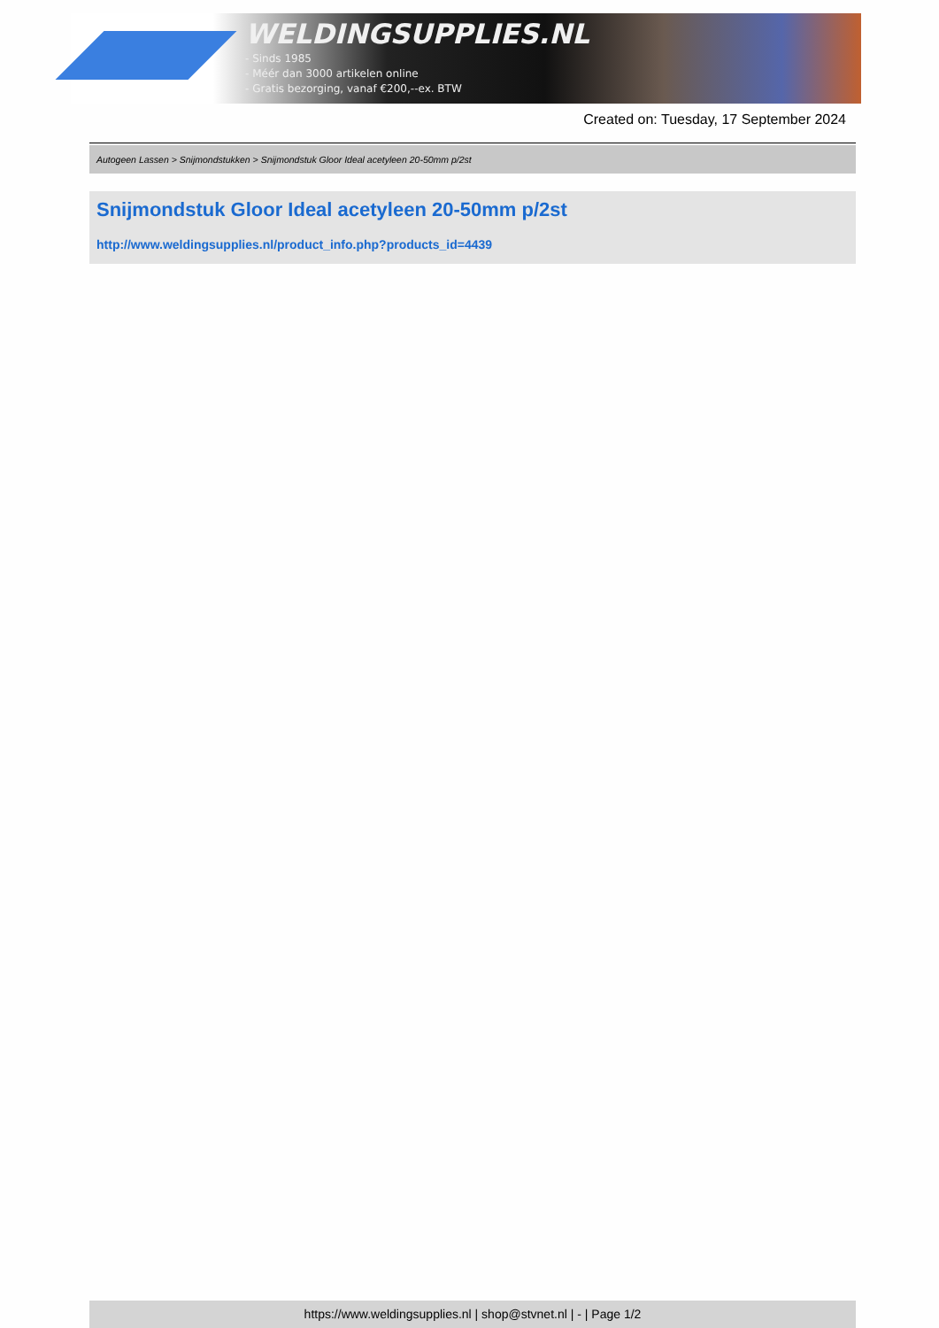WELDINGSUPPLIES.NL
- Sinds 1985
- Méér dan 3000 artikelen online
- Gratis bezorging, vanaf €200,--ex. BTW
Created on: Tuesday, 17 September 2024
Autogeen Lassen > Snijmondstukken > Snijmondstuk Gloor Ideal acetyleen 20-50mm p/2st
Snijmondstuk Gloor Ideal acetyleen 20-50mm p/2st
http://www.weldingsupplies.nl/product_info.php?products_id=4439
https://www.weldingsupplies.nl | shop@stvnet.nl | - | Page 1/2